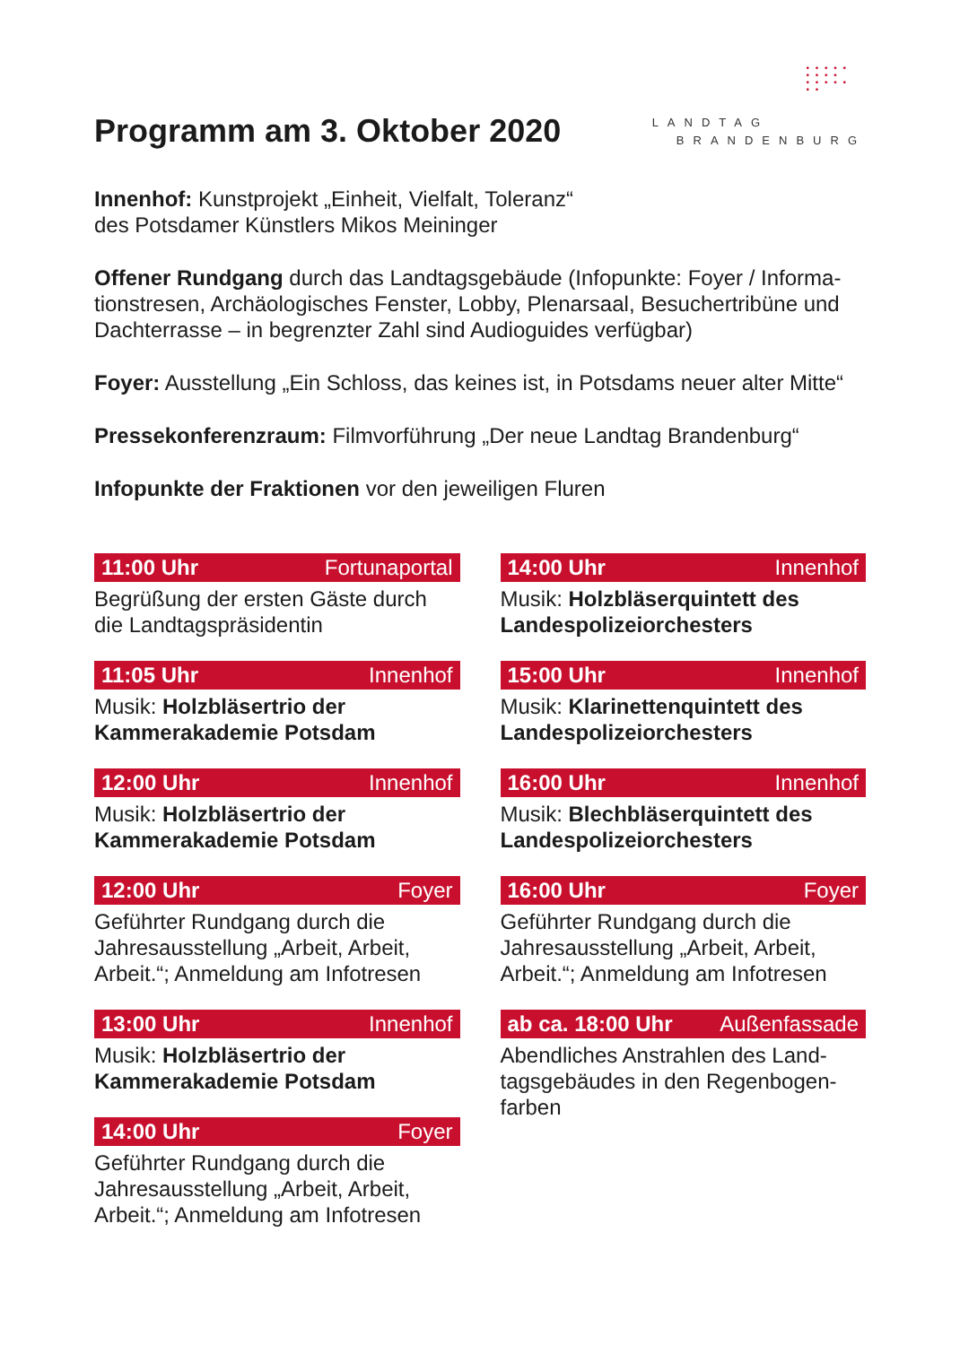Programm am 3. Oktober 2020
• • • • •
• • • •
• • • • •
• •
LANDTAG
BRANDENBURG
Innenhof: Kunstprojekt „Einheit, Vielfalt, Toleranz“
des Potsdamer Künstlers Mikos Meininger
Offener Rundgang durch das Landtagsgebäude (Infopunkte: Foyer / Informa-tionstresen, Archäologisches Fenster, Lobby, Plenarsaal, Besuchertribüne und Dachterrasse – in begrenzter Zahl sind Audioguides verfügbar)
Foyer: Ausstellung „Ein Schloss, das keines ist, in Potsdams neuer alter Mitte“
Pressekonferenzraum: Filmvorführung „Der neue Landtag Brandenburg“
Infopunkte der Fraktionen vor den jeweiligen Fluren
11:00 Uhr Fortunaportal
Begrüßung der ersten Gäste durch die Landtagspräsidentin
11:05 Uhr Innenhof
Musik: Holzbläsertrio der Kammerakademie Potsdam
12:00 Uhr Innenhof
Musik: Holzbläsertrio der Kammerakademie Potsdam
12:00 Uhr Foyer
Geführter Rundgang durch die Jahresausstellung „Arbeit, Arbeit, Arbeit.“; Anmeldung am Infotresen
13:00 Uhr Innenhof
Musik: Holzbläsertrio der Kammerakademie Potsdam
14:00 Uhr Foyer
Geführter Rundgang durch die Jahresausstellung „Arbeit, Arbeit, Arbeit.“; Anmeldung am Infotresen
14:00 Uhr Innenhof
Musik: Holzbläserquintett des Landespolizeiorchesters
15:00 Uhr Innenhof
Musik: Klarinettenquintett des Landespolizeiorchesters
16:00 Uhr Innenhof
Musik: Blechbläserquintett des Landespolizeiorchesters
16:00 Uhr Foyer
Geführter Rundgang durch die Jahresausstellung „Arbeit, Arbeit, Arbeit.“; Anmeldung am Infotresen
ab ca. 18:00 Uhr Außenfassade
Abendliches Anstrahlen des Land-tagsgebäudes in den Regenbogen-farben